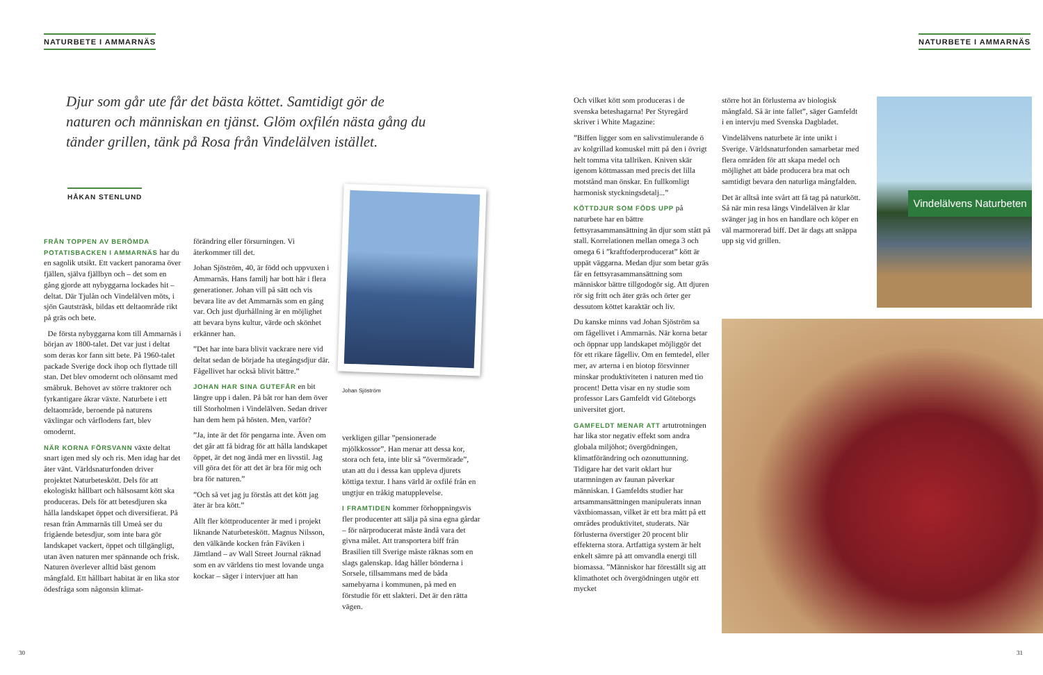NATURBETE I AMMARNÄS NATURBETE I AMMARNÄS
Djur som går ute får det bästa köttet. Samtidigt gör de naturen och människan en tjänst. Glöm oxfilén nästa gång du tänder grillen, tänk på Rosa från Vindelälven istället.
HÅKAN STENLUND
Johan Sjöström
FRÅN TOPPEN AV BERÖMDA POTATISBACKEN I AMMARNÄS har du en sagolik utsikt. Ett vackert panorama över fjällen, själva fjällbyn och – det som en gång gjorde att nybyggarna lockades hit – deltat. Där Tjulån och Vindelälven möts, i sjön Gautsträsk, bildas ett deltaområde rikt på gräs och bete.
De första nybyggarna kom till Ammarnäs i början av 1800-talet. Det var just i deltat som deras kor fann sitt bete. På 1960-talet packade Sverige dock ihop och flyttade till stan. Det blev omodernt och olönsamt med småbruk. Behovet av större traktorer och fyrkantigare åkrar växte. Naturbete i ett deltaområde, beroende på naturens växlingar och vårflodens fart, blev omodernt.
NÄR KORNA FÖRSVANN växte deltat snart igen med sly och ris. Men idag har det åter vänt. Världsnaturfonden driver projektet Naturbeteskött. Dels för att ekologiskt hållbart och hälsosamt kött ska produceras. Dels för att betesdjuren ska hålla landskapet öppet och diversifierat. På resan från Ammarnäs till Umeå ser du frigående betesdjur, som inte bara gör landskapet vackert, öppet och tillgängligt, utan även naturen mer spännande och frisk. Naturen överlever alltid bäst genom mångfald. Ett hållbart habitat är en lika stor ödesfråga som någonsin klimat-
förändring eller försurningen. Vi återkommer till det.
Johan Sjöström, 40, är född och uppvuxen i Ammarnäs. Hans familj har bott här i flera generationer. Johan vill på sätt och vis bevara lite av det Ammarnäs som en gång var. Och just djurhållning är en möjlighet att bevara byns kultur, värde och skönhet erkänner han.
”Det har inte bara blivit vackrare nere vid deltat sedan de började ha utegångsdjur där. Fågellivet har också blivit bättre.”
JOHAN HAR SINA GUTEFÅR en bit längre upp i dalen. På båt ror han dem över till Storholmen i Vindelälven. Sedan driver han dem hem på hösten. Men, varför?
”Ja, inte är det för pengarna inte. Även om det går att få bidrag för att hålla landskapet öppet, är det nog ändå mer en livsstil. Jag vill göra det för att det är bra för mig och bra för naturen.”
”Och så vet jag ju förstås att det kött jag äter är bra kött.”
Allt fler köttproducenter är med i projekt liknande Naturbeteskött. Magnus Nilsson, den välkände kocken från Fäviken i Jämtland – av Wall Street Journal räknad som en av världens tio mest lovande unga kockar – säger i intervjuer att han
verkligen gillar ”pensionerade mjölkkossor”. Han menar att dessa kor, stora och feta, inte blir så ”övermörade”, utan att du i dessa kan uppleva djurets köttiga textur. I hans värld är oxfilé från en ungtjur en tråkig matupplevelse.
I FRAMTIDEN kommer förhoppningsvis fler producenter att sälja på sina egna gårdar – för närproducerat måste ändå vara det givna målet. Att transportera biff från Brasilien till Sverige måste räknas som en slags galenskap. Idag håller bönderna i Sorsele, tillsammans med de båda samebyarna i kommunen, på med en förstudie för ett slakteri. Det är den rätta vägen.
Och vilket kött som produceras i de svenska beteshagarna! Per Styregård skriver i White Magazine:
”Biffen ligger som en salivstimulerande ö av kolgrillad komuskel mitt på den i övrigt helt tomma vita tallriken. Kniven skär igenom köttmassan med precis det lilla motstånd man önskar. En fullkomligt harmonisk styckningsdetalj...”
KÖTTDJUR SOM FÖDS UPP på naturbete har en bättre fettsyrasammansättning än djur som stått på stall. Korrelationen mellan omega 3 och omega 6 i ”kraftfoderproducerat” kött är uppät väggarna. Medan djur som betar gräs får en fettsyrasammansättning som människor bättre tillgodogör sig. Att djuren rör sig fritt och äter gräs och örter ger dessutom köttet karaktär och liv.
Du kanske minns vad Johan Sjöström sa om fågellivet i Ammarnäs. När korna betar och öppnar upp landskapet möjliggör det för ett rikare fågelliv. Om en femtedel, eller mer, av arterna i en biotop försvinner minskar produktiviteten i naturen med tio procent! Detta visar en ny studie som professor Lars Gamfeldt vid Göteborgs universitet gjort.
GAMFELDT MENAR ATT artutrotningen har lika stor negativ effekt som andra globala miljöhot; övergödningen, klimatförändring och ozonuttunning. Tidigare har det varit oklart hur utarmningen av faunan påverkar människan. I Gamfeldts studier har artsammansättningen manipulerats innan växtbiomassan, vilket är ett bra mått på ett områdes produktivitet, studerats. När förlusterna överstiger 20 procent blir effekterna stora. Artfattiga system är helt enkelt sämre på att omvandla energi till biomassa. ”Människor har föreställt sig att klimathotet och övergödningen utgör ett mycket
större hot än förlusterna av biologisk mångfald. Så är inte fallet”, säger Gamfeldt i en intervju med Svenska Dagbladet.
Vindelälvens naturbete är inte unikt i Sverige. Världsnaturfonden samarbetar med flera områden för att skapa medel och möjlighet att både producera bra mat och samtidigt bevara den naturliga mångfalden.
Det är alltså inte svårt att få tag på naturkött. Så när min resa längs Vindelälven är klar svänger jag in hos en handlare och köper en väl marmorerad biff. Det är dags att snäppa upp sig vid grillen.
Vindelälvens Naturbeten
30 31